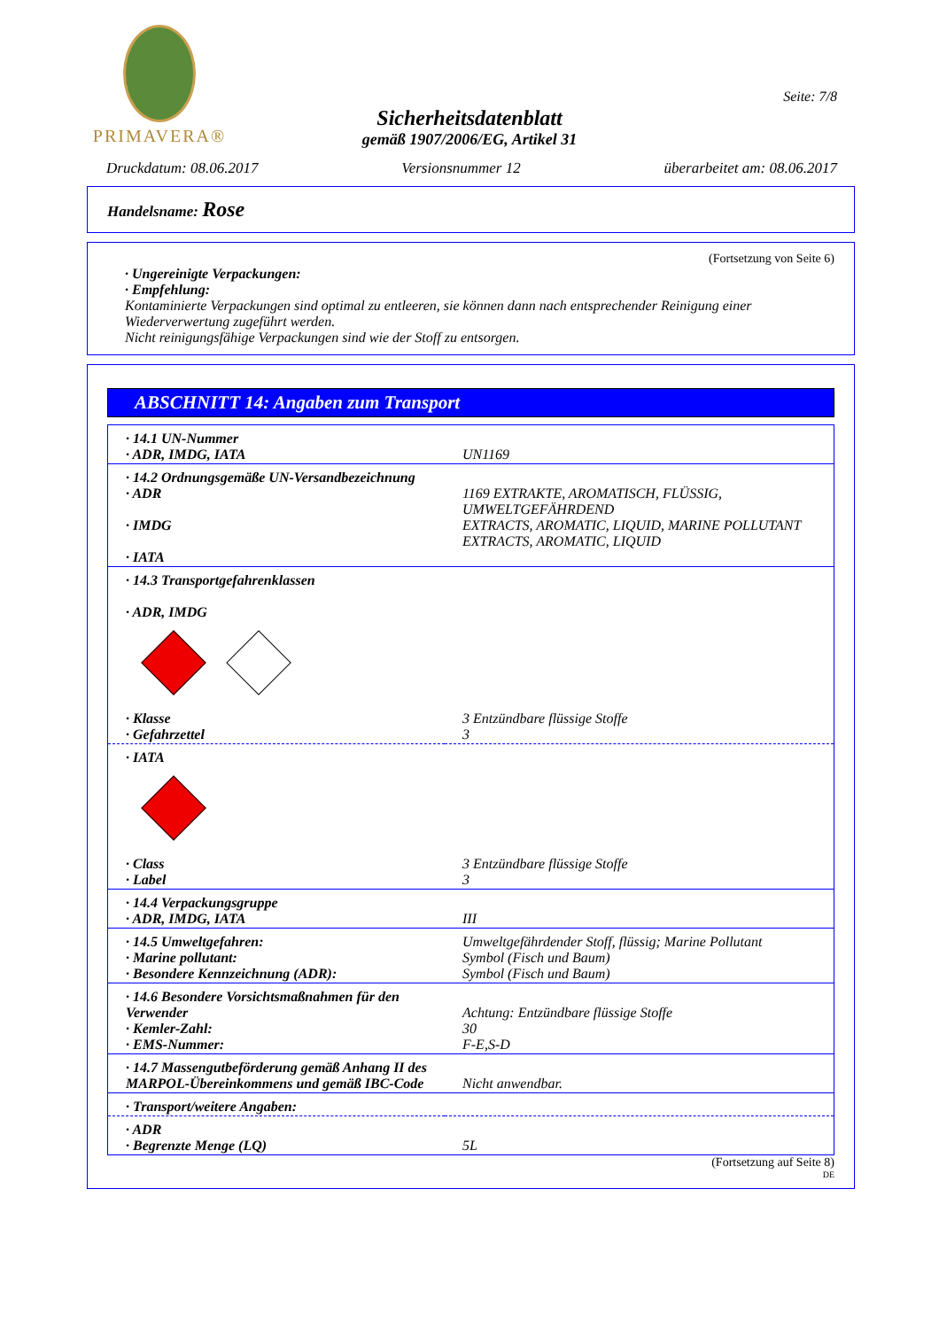PRIMAVERA®
Seite: 7/8
Sicherheitsdatenblatt
gemäß 1907/2006/EG, Artikel 31
Druckdatum: 08.06.2017 Versionsnummer 12 überarbeitet am: 08.06.2017
Handelsname: Rose
(Fortsetzung von Seite 6)
· Ungereinigte Verpackungen:
· Empfehlung:
Kontaminierte Verpackungen sind optimal zu entleeren, sie können dann nach entsprechender Reinigung einer Wiederverwertung zugeführt werden.
Nicht reinigungsfähige Verpackungen sind wie der Stoff zu entsorgen.
ABSCHNITT 14: Angaben zum Transport
| · 14.1 UN-Nummer · ADR, IMDG, IATA | UN1169 |
| · 14.2 Ordnungsgemäße UN-Versandbezeichnung · ADR · IMDG · IATA | 1169 EXTRAKTE, AROMATISCH, FLÜSSIG, UMWELTGEFÄHRDEND EXTRACTS, AROMATIC, LIQUID, MARINE POLLUTANT EXTRACTS, AROMATIC, LIQUID |
| · 14.3 Transportgefahrenklassen · ADR, IMDG | |
| · Klasse · Gefahrzettel | 3 Entzündbare flüssige Stoffe 3 |
| · IATA | |
| · Class · Label | 3 Entzündbare flüssige Stoffe 3 |
| · 14.4 Verpackungsgruppe · ADR, IMDG, IATA | III |
| · 14.5 Umweltgefahren: · Marine pollutant: · Besondere Kennzeichnung (ADR): | Umweltgefährdender Stoff, flüssig; Marine Pollutant Symbol (Fisch und Baum) Symbol (Fisch und Baum) |
| · 14.6 Besondere Vorsichtsmaßnahmen für den Verwender · Kemler-Zahl: · EMS-Nummer: | Achtung: Entzündbare flüssige Stoffe 30 F-E,S-D |
| · 14.7 Massengutbeförderung gemäß Anhang II des MARPOL-Übereinkommens und gemäß IBC-Code | Nicht anwendbar. |
| · Transport/weitere Angaben: | |
| · ADR · Begrenzte Menge (LQ) | 5L |
(Fortsetzung auf Seite 8)
DE